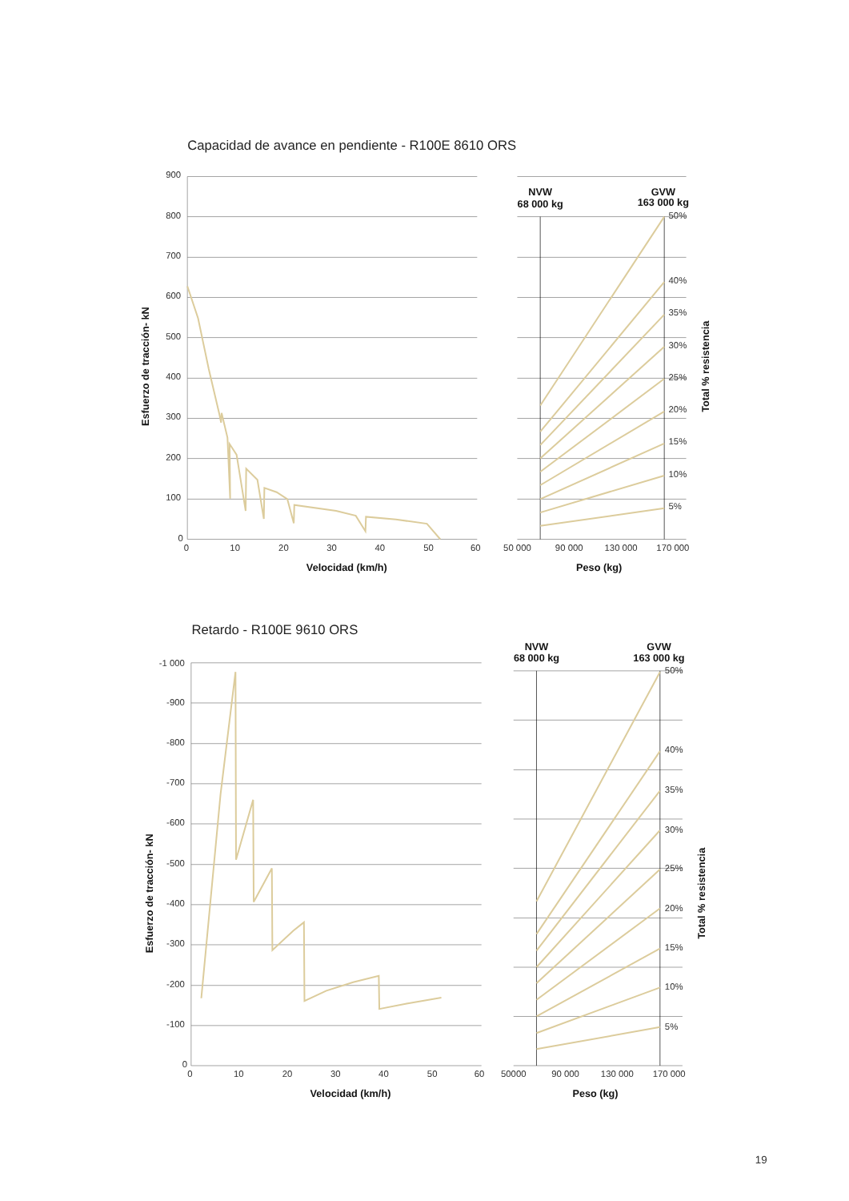Capacidad de avance en pendiente - R100E 8610 ORS
900
800
700
600
500
400
300
200
100
0
0
10
20
30
40
50
60
50 000
90 000
130 000
170 000
Velocidad (km/h)
Peso (kg)
Esfuerzo de tracción- kN
Total % resistencia
NVW
68 000 kg
GVW
163 000 kg
50%
40%
35%
30%
25%
20%
15%
10%
5%
Retardo - R100E 9610 ORS
-1 000
-900
-800
-700
-600
-500
-400
-300
-200
-100
0
0
10
20
30
40
50
60
50000
90 000
130 000
170 000
Velocidad (km/h)
Peso (kg)
Esfuerzo de tracción- kN
Total % resistencia
NVW
68 000 kg
GVW
163 000 kg
50%
40%
35%
30%
25%
20%
15%
10%
5%
19